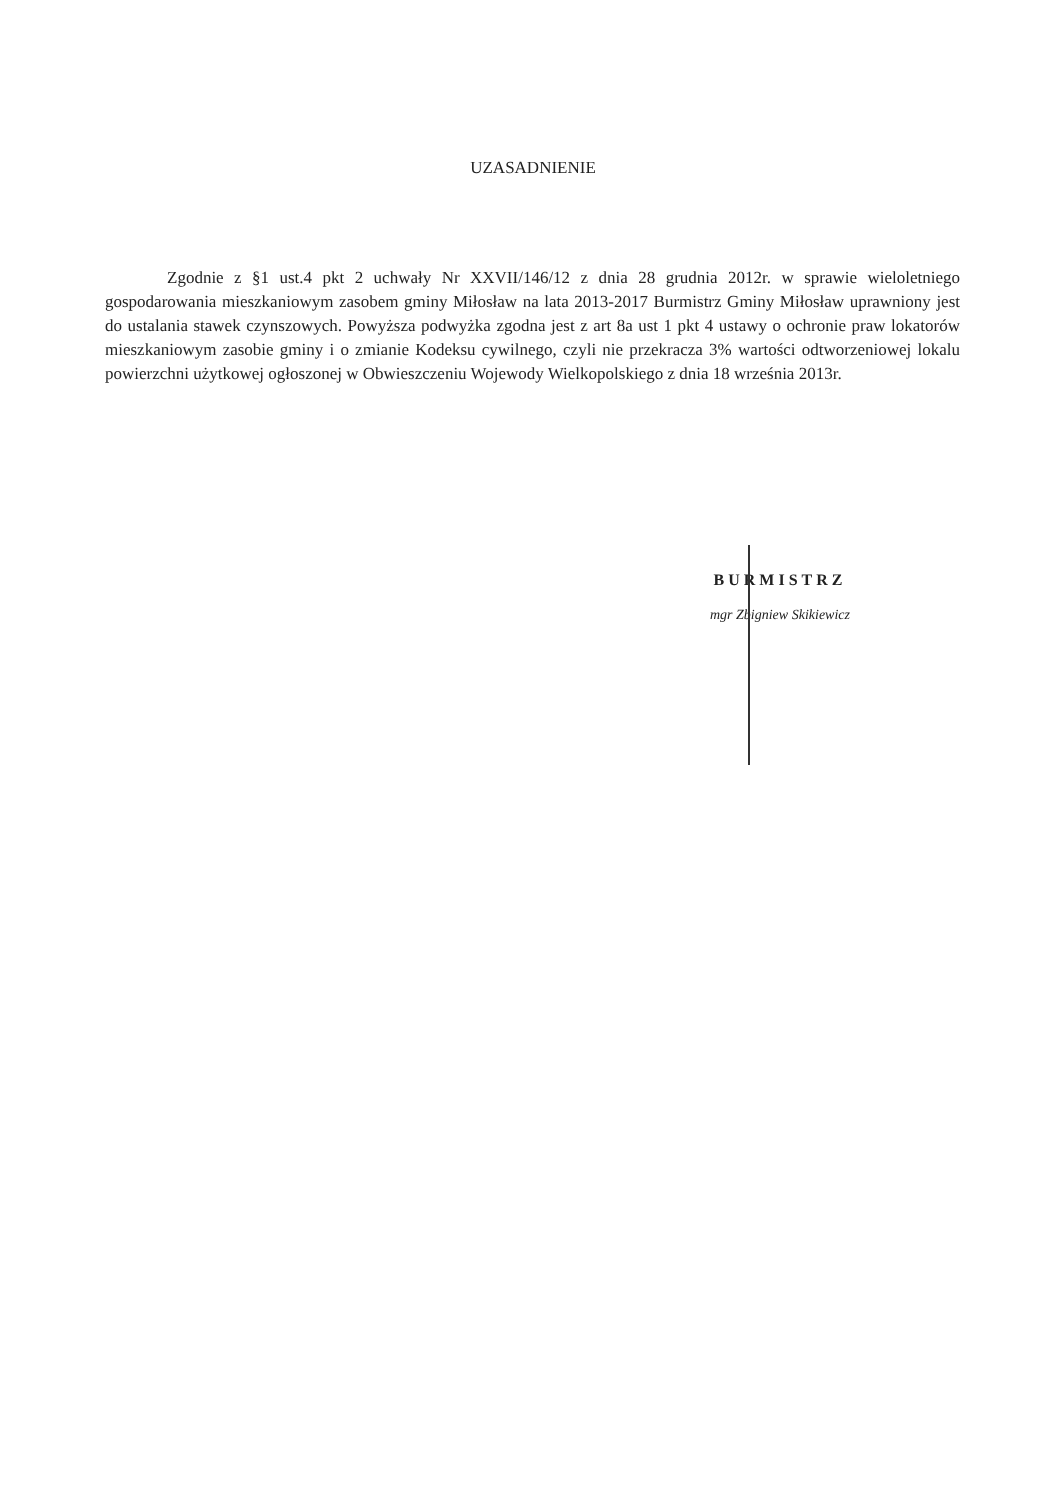UZASADNIENIE
Zgodnie z §1 ust.4 pkt 2 uchwały Nr XXVII/146/12 z dnia 28 grudnia 2012r. w sprawie wieloletniego gospodarowania mieszkaniowym zasobem gminy Miłosław na lata 2013-2017 Burmistrz Gminy Miłosław uprawniony jest do ustalania stawek czynszowych. Powyższa podwyżka zgodna jest z art 8a ust 1 pkt 4 ustawy o ochronie praw lokatorów mieszkaniowym zasobie gminy i o zmianie Kodeksu cywilnego, czyli nie przekracza 3% wartości odtworzeniowej lokalu powierzchni użytkowej ogłoszonej w Obwieszczeniu Wojewody Wielkopolskiego z dnia 18 września 2013r.
BURMISTRZ
mgr Zbigniew Skikiewicz